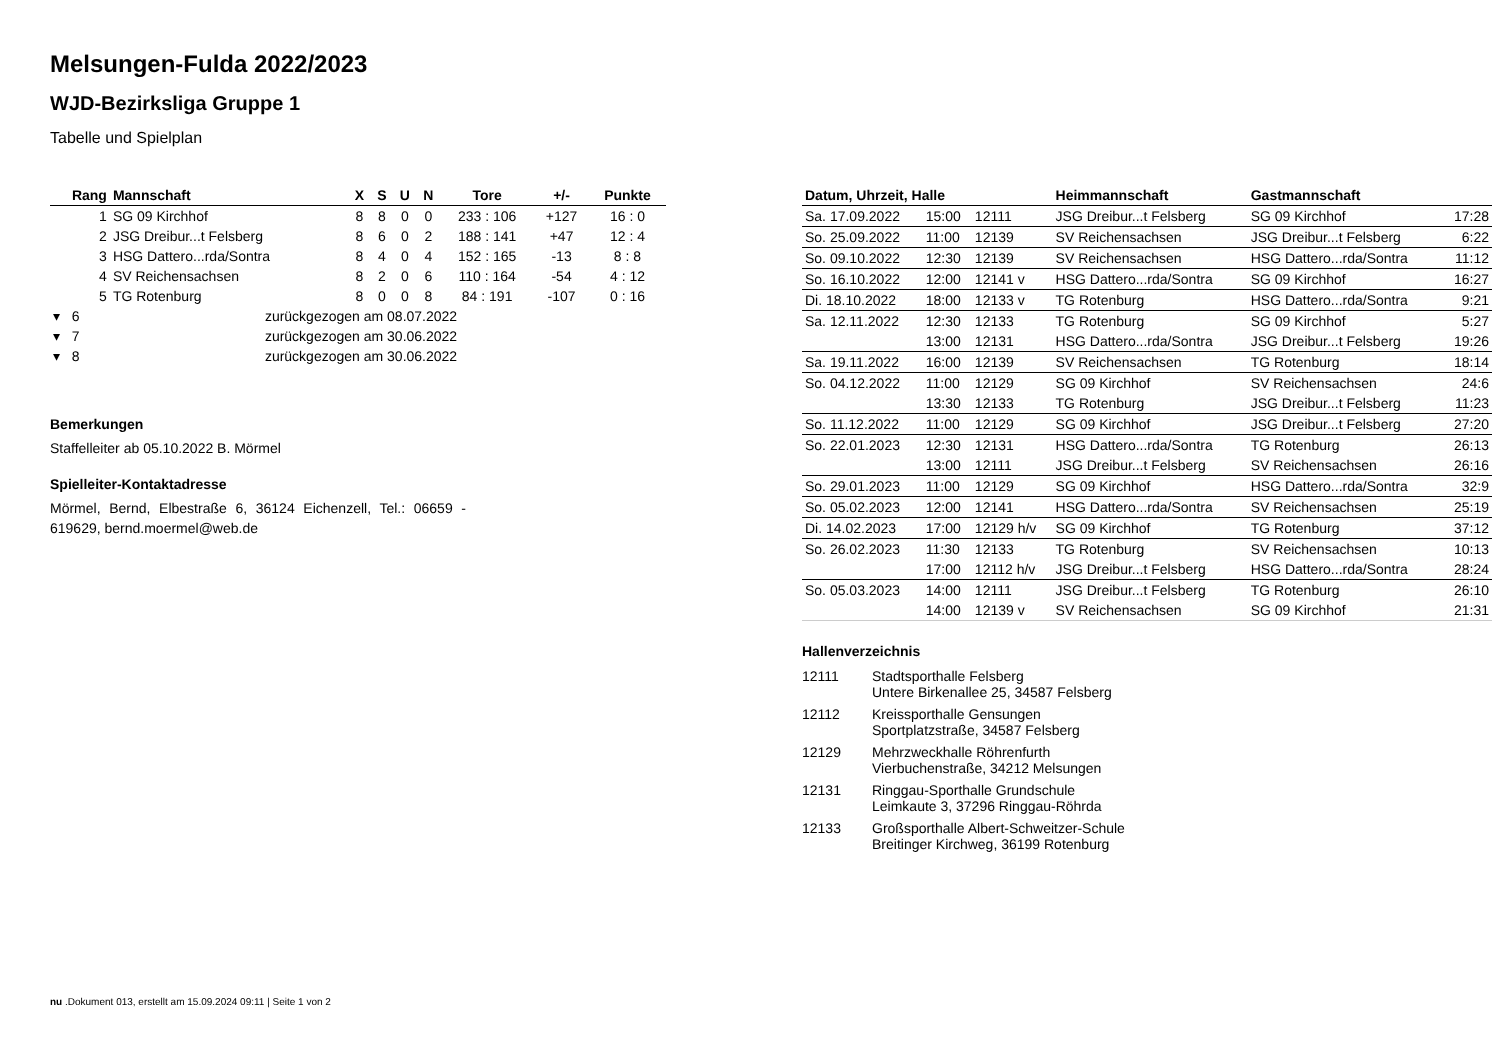Melsungen-Fulda 2022/2023
WJD-Bezirksliga Gruppe 1
Tabelle und Spielplan
| Rang | Mannschaft | X | S | U | N | Tore | +/- | Punkte |
| --- | --- | --- | --- | --- | --- | --- | --- | --- |
| 1 | SG 09 Kirchhof | 8 | 8 | 0 | 0 | 233 : 106 | +127 | 16 : 0 |
| 2 | JSG Dreibur...t Felsberg | 8 | 6 | 0 | 2 | 188 : 141 | +47 | 12 : 4 |
| 3 | HSG Dattero...rda/Sontra | 8 | 4 | 0 | 4 | 152 : 165 | -13 | 8 : 8 |
| 4 | SV Reichensachsen | 8 | 2 | 0 | 6 | 110 : 164 | -54 | 4 : 12 |
| 5 | TG Rotenburg | 8 | 0 | 0 | 8 | 84 : 191 | -107 | 0 : 16 |
| ▾ 6 | zurückgezogen am 08.07.2022 | | | | | | | |
| ▾ 7 | zurückgezogen am 30.06.2022 | | | | | | | |
| ▾ 8 | zurückgezogen am 30.06.2022 | | | | | | | |
Bemerkungen
Staffelleiter ab 05.10.2022 B. Mörmel
Spielleiter-Kontaktadresse
Mörmel, Bernd, Elbestraße 6, 36124 Eichenzell, Tel.: 06659 - 619629, bernd.moermel@web.de
| Datum, Uhrzeit, Halle | | | Heimmannschaft | Gastmannschaft | |
| --- | --- | --- | --- | --- | --- |
| Sa. 17.09.2022 | 15:00 | 12111 | JSG Dreibur...t Felsberg | SG 09 Kirchhof | 17:28 |
| So. 25.09.2022 | 11:00 | 12139 | SV Reichensachsen | JSG Dreibur...t Felsberg | 6:22 |
| So. 09.10.2022 | 12:30 | 12139 | SV Reichensachsen | HSG Dattero...rda/Sontra | 11:12 |
| So. 16.10.2022 | 12:00 | 12141 v | HSG Dattero...rda/Sontra | SG 09 Kirchhof | 16:27 |
| Di. 18.10.2022 | 18:00 | 12133 v | TG Rotenburg | HSG Dattero...rda/Sontra | 9:21 |
| Sa. 12.11.2022 | 12:30 | 12133 | TG Rotenburg | SG 09 Kirchhof | 5:27 |
| | 13:00 | 12131 | HSG Dattero...rda/Sontra | JSG Dreibur...t Felsberg | 19:26 |
| Sa. 19.11.2022 | 16:00 | 12139 | SV Reichensachsen | TG Rotenburg | 18:14 |
| So. 04.12.2022 | 11:00 | 12129 | SG 09 Kirchhof | SV Reichensachsen | 24:6 |
| | 13:30 | 12133 | TG Rotenburg | JSG Dreibur...t Felsberg | 11:23 |
| So. 11.12.2022 | 11:00 | 12129 | SG 09 Kirchhof | JSG Dreibur...t Felsberg | 27:20 |
| So. 22.01.2023 | 12:30 | 12131 | HSG Dattero...rda/Sontra | TG Rotenburg | 26:13 |
| | 13:00 | 12111 | JSG Dreibur...t Felsberg | SV Reichensachsen | 26:16 |
| So. 29.01.2023 | 11:00 | 12129 | SG 09 Kirchhof | HSG Dattero...rda/Sontra | 32:9 |
| So. 05.02.2023 | 12:00 | 12141 | HSG Dattero...rda/Sontra | SV Reichensachsen | 25:19 |
| Di. 14.02.2023 | 17:00 | 12129 h/v | SG 09 Kirchhof | TG Rotenburg | 37:12 |
| So. 26.02.2023 | 11:30 | 12133 | TG Rotenburg | SV Reichensachsen | 10:13 |
| | 17:00 | 12112 h/v | JSG Dreibur...t Felsberg | HSG Dattero...rda/Sontra | 28:24 |
| So. 05.03.2023 | 14:00 | 12111 | JSG Dreibur...t Felsberg | TG Rotenburg | 26:10 |
| | 14:00 | 12139 v | SV Reichensachsen | SG 09 Kirchhof | 21:31 |
Hallenverzeichnis
| 12111 | Stadtsporthalle Felsberg Untere Birkenallee 25, 34587 Felsberg |
| 12112 | Kreissporthalle Gensungen Sportplatzstraße, 34587 Felsberg |
| 12129 | Mehrzweckhalle Röhrenfurth Vierbuchenstraße, 34212 Melsungen |
| 12131 | Ringgau-Sporthalle Grundschule Leimkaute 3, 37296 Ringgau-Röhrda |
| 12133 | Großsporthalle Albert-Schweitzer-Schule Breitinger Kirchweg, 36199 Rotenburg |
nu .Dokument 013, erstellt am 15.09.2024 09:11 | Seite 1 von 2